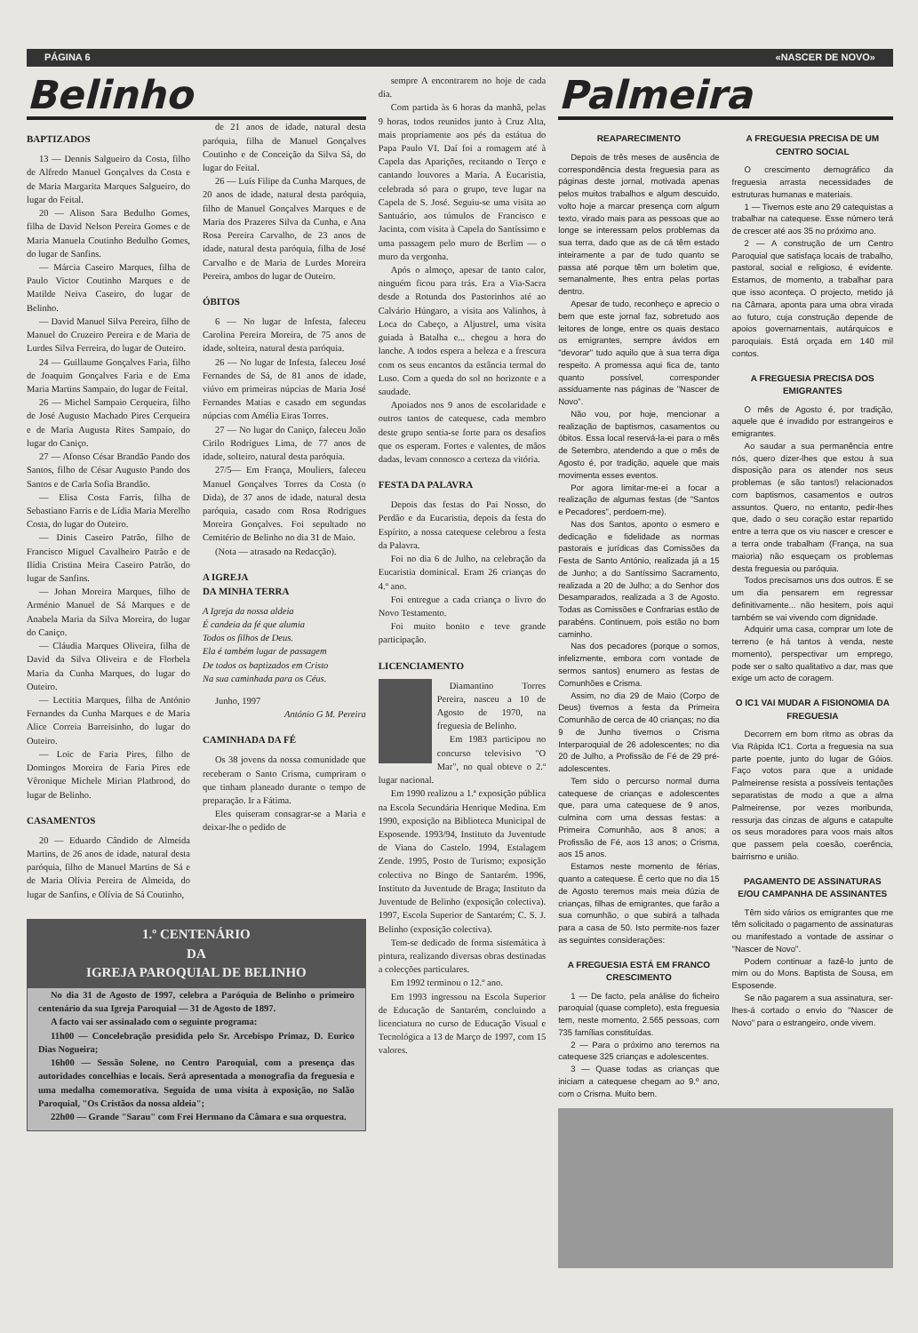PÁGINA 6 «NASCER DE NOVO»
Belinho
BAPTIZADOS
13 — Dennis Salgueiro da Costa, filho de Alfredo Manuel Gonçalves da Costa e de Maria Margarita Marques Salgueiro, do lugar do Feital.
20 — Alison Sara Bedulho Gomes, filha de David Nelson Pereira Gomes e de Maria Manuela Coutinho Bedulho Gomes, do lugar de Sanfins.
— Márcia Caseiro Marques, filha de Paulo Victor Coutinho Marques e de Matilde Neiva Caseiro, do lugar de Belinho.
— David Manuel Silva Pereira, filho de Manuel do Cruzeiro Pereira e de Maria de Lurdes Silva Ferreira, do lugar de Outeiro.
24 — Guillaume Gonçalves Faria, filho de Joaquim Gonçalves Faria e de Ema Maria Martins Sampaio, do lugar de Feital.
26 — Michel Sampaio Cerqueira, filho de José Augusto Machado Pires Cerqueira e de Maria Augusta Rites Sampaio, do lugar do Caniço.
27 — Afonso César Brandão Pando dos Santos, filho de César Augusto Pando dos Santos e de Carla Sofia Brandão.
— Elisa Costa Farris, filha de Sebastiano Farris e de Lídia Maria Merelho Costa, do lugar do Outeiro.
— Dinis Caseiro Patrão, filho de Francisco Miguel Cavalheiro Patrão e de Ilídia Cristina Meira Caseiro Patrão, do lugar de Sanfins.
— Johan Moreira Marques, filho de Arménio Manuel de Sá Marques e de Anabela Maria da Silva Moreira, do lugar do Caniço.
— Cláudia Marques Oliveira, filha de David da Silva Oliveira e de Florbela Maria da Cunha Marques, do lugar do Outeiro.
— Lectitia Marques, filha de António Fernandes da Cunha Marques e de Maria Alice Correia Barreisinho, do lugar do Outeiro.
— Loic de Faria Pires, filho de Domingos Moreira de Faria Pires ede Vêronique Michele Mirian Platbrood, do lugar de Belinho.
CASAMENTOS
20 — Eduardo Cândido de Almeida Martins, de 26 anos de idade, natural desta paróquia, filho de Manuel Martins de Sá e de Maria Olívia Pereira de Almeida, do lugar de Sanfins, e Olívia de Sá Coutinho,
de 21 anos de idade, natural desta paróquia, filha de Manuel Gonçalves Coutinho e de Conceição da Silva Sá, do lugar do Feital.
26 — Luís Filipe da Cunha Marques, de 20 anos de idade, natural desta paróquia, filho de Manuel Gonçalves Marques e de Maria dos Prazeres Silva da Cunha, e Ana Rosa Pereira Carvalho, de 23 anos de idade, natural desta paróquia, filha de José Carvalho e de Maria de Lurdes Moreira Pereira, ambos do lugar de Outeiro.
ÓBITOS
6 — No lugar de Infesta, faleceu Carolina Pereira Moreira, de 75 anos de idade, solteira, natural desta paróquia.
26 — No lugar de Infesta, faleceu José Fernandes de Sá, de 81 anos de idade, viúvo em primeiras núpcias de Maria José Fernandes Matias e casado em segundas núpcias com Amélia Eiras Torres.
27 — No lugar do Caniço, faleceu João Cirilo Rodrigues Lima, de 77 anos de idade, solteiro, natural desta paróquia.
27/5— Em França, Mouliers, faleceu Manuel Gonçalves Torres da Costa (o Dida), de 37 anos de idade, natural desta paróquia, casado com Rosa Rodrigues Moreira Gonçalves. Foi sepultado no Cemitério de Belinho no dia 31 de Maio.
(Nota — atrasado na Redacção).
A IGREJA
DA MINHA TERRA
A Igreja da nossa aldeia
É candeia da fé que alumia
Todos os filhos de Deus.
Ela é também lugar de passagem
De todos os baptizados em Cristo
Na sua caminhada para os Céus.
Junho, 1997
António G M. Pereira
CAMINHADA DA FÉ
Os 38 jovens da nossa comunidade que receberam o Santo Crisma, cumpriram o que tinham planeado durante o tempo de preparação. Ir a Fátima.
Eles quiseram consagrar-se a Maria e deixar-lhe o pedido de
1.º CENTENÁRIO
DA
IGREJA PAROQUIAL DE BELINHO
No dia 31 de Agosto de 1997, celebra a Paróquia de Belinho o primeiro centenário da sua Igreja Paroquial — 31 de Agosto de 1897.
A facto vai ser assinalado com o seguinte programa:
11h00 — Concelebração presidida pelo Sr. Arcebispo Primaz, D. Eurico Dias Nogueira;
16h00 — Sessão Solene, no Centro Paroquial, com a presença das autoridades concelhias e locais. Será apresentada a monografia da freguesia e uma medalha comemorativa. Seguida de uma visita à exposição, no Salão Paroquial, "Os Cristãos da nossa aldeia";
22h00 — Grande "Sarau" com Frei Hermano da Câmara e sua orquestra.
sempre A encontrarem no hoje de cada dia.
Com partida às 6 horas da manhã, pelas 9 horas, todos reunidos junto à Cruz Alta, mais propriamente aos pés da estátua do Papa Paulo VI. Daí foi a romagem até à Capela das Aparições, recitando o Terço e cantando louvores a Maria. A Eucaristia, celebrada só para o grupo, teve lugar na Capela de S. José. Seguiu-se uma visita ao Santuário, aos túmulos de Francisco e Jacinta, com visita à Capela do Santíssimo e uma passagem pelo muro de Berlim — o muro da vergonha.
Após o almoço, apesar de tanto calor, ninguém ficou para trás. Era a Via-Sacra desde a Rotunda dos Pastorinhos até ao Calvário Húngaro, a visita aos Valinhos, à Loca do Cabeço, a Aljustrel, uma visita guiada à Batalha e... chegou a hora do lanche. A todos espera a beleza e a frescura com os seus encantos da estância termal do Luso. Com a queda do sol no horizonte e a saudade.
Apoiados nos 9 anos de escolaridade e outros tantos de catequese, cada membro deste grupo sentia-se forte para os desafios que os esperam. Fortes e valentes, de mãos dadas, levam connosco a certeza da vitória.
FESTA DA PALAVRA
Depois das festas do Pai Nosso, do Perdão e da Eucaristia, depois da festa do Espírito, a nossa catequese celebrou a festa da Palavra.
Foi no dia 6 de Julho, na celebração da Eucaristia dominical. Eram 26 crianças do 4.º ano.
Foi entregue a cada criança o livro do Novo Testamento.
Foi muito bonito e teve grande participação.
LICENCIAMENTO
Diamantino Torres Pereira, nasceu a 10 de Agosto de 1970, na freguesia de Belinho.
Em 1983 participou no concurso televisivo "O Mar", no qual obteve o 2.º lugar nacional.
Em 1990 realizou a 1.ª exposição pública na Escola Secundária Henrique Medina. Em 1990, exposição na Biblioteca Municipal de Esposende. 1993/94, Instituto da Juventude de Viana do Castelo. 1994, Estalagem Zende. 1995, Posto de Turismo; exposição colectiva no Bingo de Santarém. 1996, Instituto da Juventude de Braga; Instituto da Juventude de Belinho (exposição colectiva). 1997, Escola Superior de Santarém; C. S. J. Belinho (exposição colectiva).
Tem-se dedicado de forma sistemática à pintura, realizando diversas obras destinadas a colecções particulares.
Em 1992 terminou o 12.º ano.
Em 1993 ingressou na Escola Superior de Educação de Santarém, concluindo a licenciatura no curso de Educação Visual e Tecnológica a 13 de Março de 1997, com 15 valores.
Palmeira
REAPARECIMENTO
Depois de três meses de ausência de correspondência desta freguesia para as páginas deste jornal, motivada apenas pelos muitos trabalhos e algum descuido, volto hoje a marcar presença com algum texto, virado mais para as pessoas que ao longe se interessam pelos problemas da sua terra, dado que as de cá têm estado inteiramente a par de tudo quanto se passa até porque têm um boletim que, semanalmente, lhes entra pelas portas dentro.
Apesar de tudo, reconheço e aprecio o bem que este jornal faz, sobretudo aos leitores de longe, entre os quais destaco os emigrantes, sempre ávidos em "devorar" tudo aquilo que à sua terra diga respeito. A promessa aqui fica de, tanto quanto possível, corresponder assiduamente nas páginas de "Nascer de Novo".
Não vou, por hoje, mencionar a realização de baptismos, casamentos ou óbitos. Essa local reservá-la-ei para o mês de Setembro, atendendo a que o mês de Agosto é, por tradição, aquele que mais movimenta esses eventos.
Por agora limitar-me-ei a focar a realização de algumas festas (de "Santos e Pecadores", perdoem-me).
Nas dos Santos, aponto o esmero e dedicação e fidelidade as normas pastorais e jurídicas das Comissões da Festa de Santo António, realizada já a 15 de Junho; a do Santíssimo Sacramento, realizada a 20 de Julho; a do Senhor dos Desamparados, realizada a 3 de Agosto. Todas as Comissões e Confrarias estão de parabéns. Continuem, pois estão no bom caminho.
Nas dos pecadores (porque o somos, infelizmente, embora com vontade de sermos santos) enumero as festas de Comunhões e Crisma.
Assim, no dia 29 de Maio (Corpo de Deus) tivemos a festa da Primeira Comunhão de cerca de 40 crianças; no dia 9 de Junho tivemos o Crisma Interparoquial de 26 adolescentes; no dia 20 de Julho, a Profissão de Fé de 29 pré-adolescentes.
Tem sido o percurso normal duma catequese de crianças e adolescentes que, para uma catequese de 9 anos, culmina com uma dessas festas: a Primeira Comunhão, aos 8 anos; a Profissão de Fé, aos 13 anos; o Crisma, aos 15 anos.
Estamos neste momento de férias, quanto a catequese. É certo que no dia 15 de Agosto teremos mais meia dúzia de crianças, filhas de emigrantes, que farão a sua comunhão, o que subirá a talhada para a casa de 50. Isto permite-nos fazer as seguintes considerações:
A FREGUESIA ESTÁ EM FRANCO CRESCIMENTO
1 — De facto, pela análise do ficheiro paroquial (quase completo), esta freguesia tem, neste momento, 2.565 pessoas, com 735 famílias constituídas.
2 — Para o próximo ano teremos na catequese 325 crianças e adolescentes.
3 — Quase todas as crianças que iniciam a catequese chegam ao 9.º ano, com o Crisma. Muito bem.
A FREGUESIA PRECISA DE UM CENTRO SOCIAL
O crescimento demográfico da freguesia arrasta necessidades de estruturas humanas e materiais.
1 — Tivemos este ano 29 catequistas a trabalhar na catequese. Esse número terá de crescer até aos 35 no próximo ano.
2 — A construção de um Centro Paroquial que satisfaça locais de trabalho, pastoral, social e religioso, é evidente. Estamos, de momento, a trabalhar para que isso aconteça. O projecto, metido já na Câmara, aponta para uma obra virada ao futuro, cuja construção depende de apoios governamentais, autárquicos e paroquiais. Está orçada em 140 mil contos.
A FREGUESIA PRECISA DOS EMIGRANTES
O mês de Agosto é, por tradição, aquele que é invadido por estrangeiros e emigrantes.
Ao saudar a sua permanência entre nós, quero dizer-lhes que estou à sua disposição para os atender nos seus problemas (e são tantos!) relacionados com baptismos, casamentos e outros assuntos. Quero, no entanto, pedir-lhes que, dado o seu coração estar repartido entre a terra que os viu nascer e crescer e a terra onde trabalham (França, na sua maioria) não esqueçam os problemas desta freguesia ou paróquia.
Todos precisamos uns dos outros. E se um dia pensarem em regressar definitivamente... não hesitem, pois aqui também se vai vivendo com dignidade.
Adquirir uma casa, comprar um lote de terreno (e há tantos à venda, neste momento), perspectivar um emprego, pode ser o salto qualitativo a dar, mas que exige um acto de coragem.
O IC1 VAI MUDAR A FISIONOMIA DA FREGUESIA
Decorrem em bom ritmo as obras da Via Rápida IC1. Corta a freguesia na sua parte poente, junto do lugar de Góios. Faço votos para que a unidade Palmeirense resista a possíveis tentações separatistas de modo a que a alma Palmeirense, por vezes moribunda, ressurja das cinzas de alguns e catapulte os seus moradores para voos mais altos que passem pela coesão, coerência, bairrismo e união.
PAGAMENTO DE ASSINATURAS E/OU CAMPANHA DE ASSINANTES
Têm sido vários os emigrantes que me têm solicitado o pagamento de assinaturas ou manifestado a vontade de assinar o "Nascer de Novo".
Podem continuar a fazê-lo junto de mim ou do Mons. Baptista de Sousa, em Esposende.
Se não pagarem a sua assinatura, ser-lhes-á cortado o envio do "Nascer de Novo" para o estrangeiro, onde vivem.